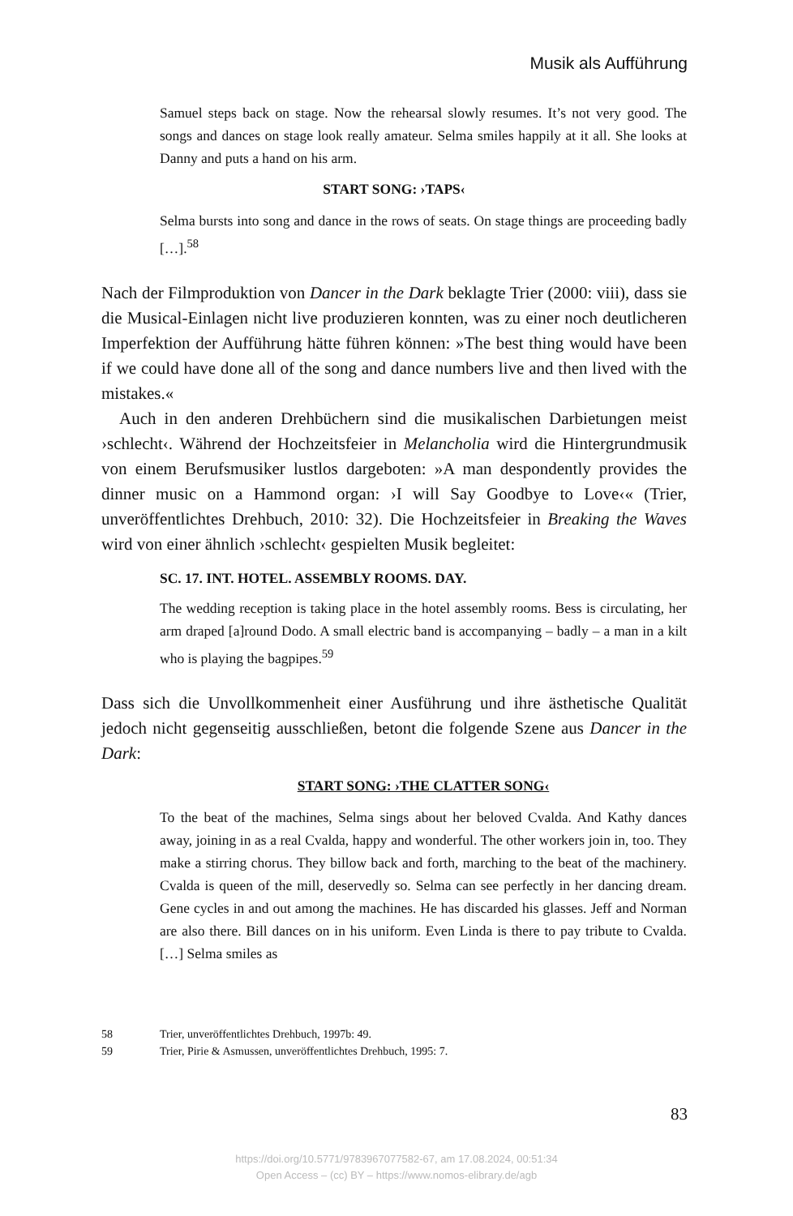Musik als Aufführung
Samuel steps back on stage. Now the rehearsal slowly resumes. It’s not very good. The songs and dances on stage look really amateur. Selma smiles happily at it all. She looks at Danny and puts a hand on his arm.
START SONG: ›TAPS‹
Selma bursts into song and dance in the rows of seats. On stage things are proceeding badly […].<sup>58</sup>
Nach der Filmproduktion von Dancer in the Dark beklagte Trier (2000: viii), dass sie die Musical-Einlagen nicht live produzieren konnten, was zu einer noch deutlicheren Imperfektion der Aufführung hätte führen können: »The best thing would have been if we could have done all of the song and dance numbers live and then lived with the mistakes.«
Auch in den anderen Drehbüchern sind die musikalischen Darbietungen meist ›schlecht‹. Während der Hochzeitsfeier in Melancholia wird die Hintergrundmusik von einem Berufsmusiker lustlos dargeboten: »A man despondently provides the dinner music on a Hammond organ: ›I will Say Goodbye to Love‹« (Trier, unveröffentlichtes Drehbuch, 2010: 32). Die Hochzeitsfeier in Breaking the Waves wird von einer ähnlich ›schlecht‹ gespielten Musik begleitet:
SC. 17. INT. HOTEL. ASSEMBLY ROOMS. DAY.
The wedding reception is taking place in the hotel assembly rooms. Bess is circulating, her arm draped [a]round Dodo. A small electric band is accompanying – badly – a man in a kilt who is playing the bagpipes.<sup>59</sup>
Dass sich die Unvollkommenheit einer Ausführung und ihre ästhetische Qualität jedoch nicht gegenseitig ausschließen, betont die folgende Szene aus Dancer in the Dark:
START SONG: ›THE CLATTER SONG‹
To the beat of the machines, Selma sings about her beloved Cvalda. And Kathy dances away, joining in as a real Cvalda, happy and wonderful. The other workers join in, too. They make a stirring chorus. They billow back and forth, marching to the beat of the machinery. Cvalda is queen of the mill, deservedly so. Selma can see perfectly in her dancing dream. Gene cycles in and out among the machines. He has discarded his glasses. Jeff and Norman are also there. Bill dances on in his uniform. Even Linda is there to pay tribute to Cvalda. […] Selma smiles as
58 Trier, unveröffentlichtes Drehbuch, 1997b: 49.
59 Trier, Pirie & Asmussen, unveröffentlichtes Drehbuch, 1995: 7.
83
https://doi.org/10.5771/9783967077582-67, am 17.08.2024, 00:51:34
Open Access – (cc) BY – https://www.nomos-elibrary.de/agb